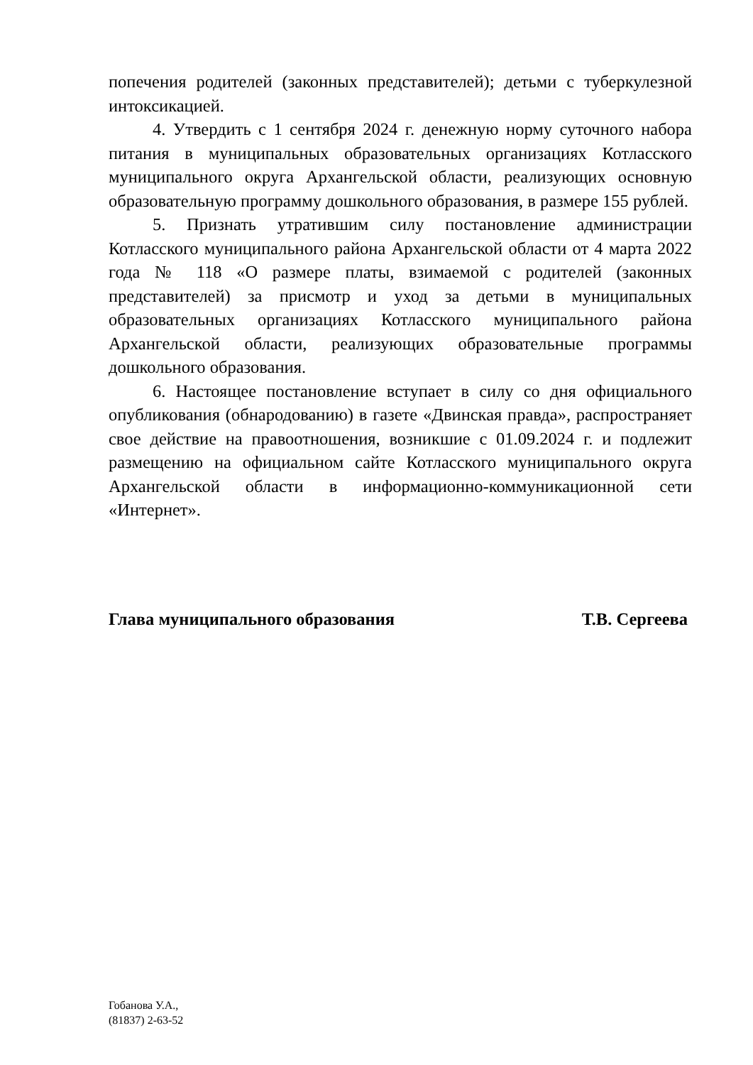попечения родителей (законных представителей); детьми с туберкулезной интоксикацией.
4. Утвердить с 1 сентября 2024 г. денежную норму суточного набора питания в муниципальных образовательных организациях Котласского муниципального округа Архангельской области, реализующих основную образовательную программу дошкольного образования, в размере 155 рублей.
5. Признать утратившим силу постановление администрации Котласского муниципального района Архангельской области от 4 марта 2022 года № 118 «О размере платы, взимаемой с родителей (законных представителей) за присмотр и уход за детьми в муниципальных образовательных организациях Котласского муниципального района Архангельской области, реализующих образовательные программы дошкольного образования.
6. Настоящее постановление вступает в силу со дня официального опубликования (обнародованию) в газете «Двинская правда», распространяет свое действие на правоотношения, возникшие с 01.09.2024 г. и подлежит размещению на официальном сайте Котласского муниципального округа Архангельской области в информационно-коммуникационной сети «Интернет».
Глава муниципального образования Т.В. Сергеева
Гобанова У.А.,
(81837) 2-63-52